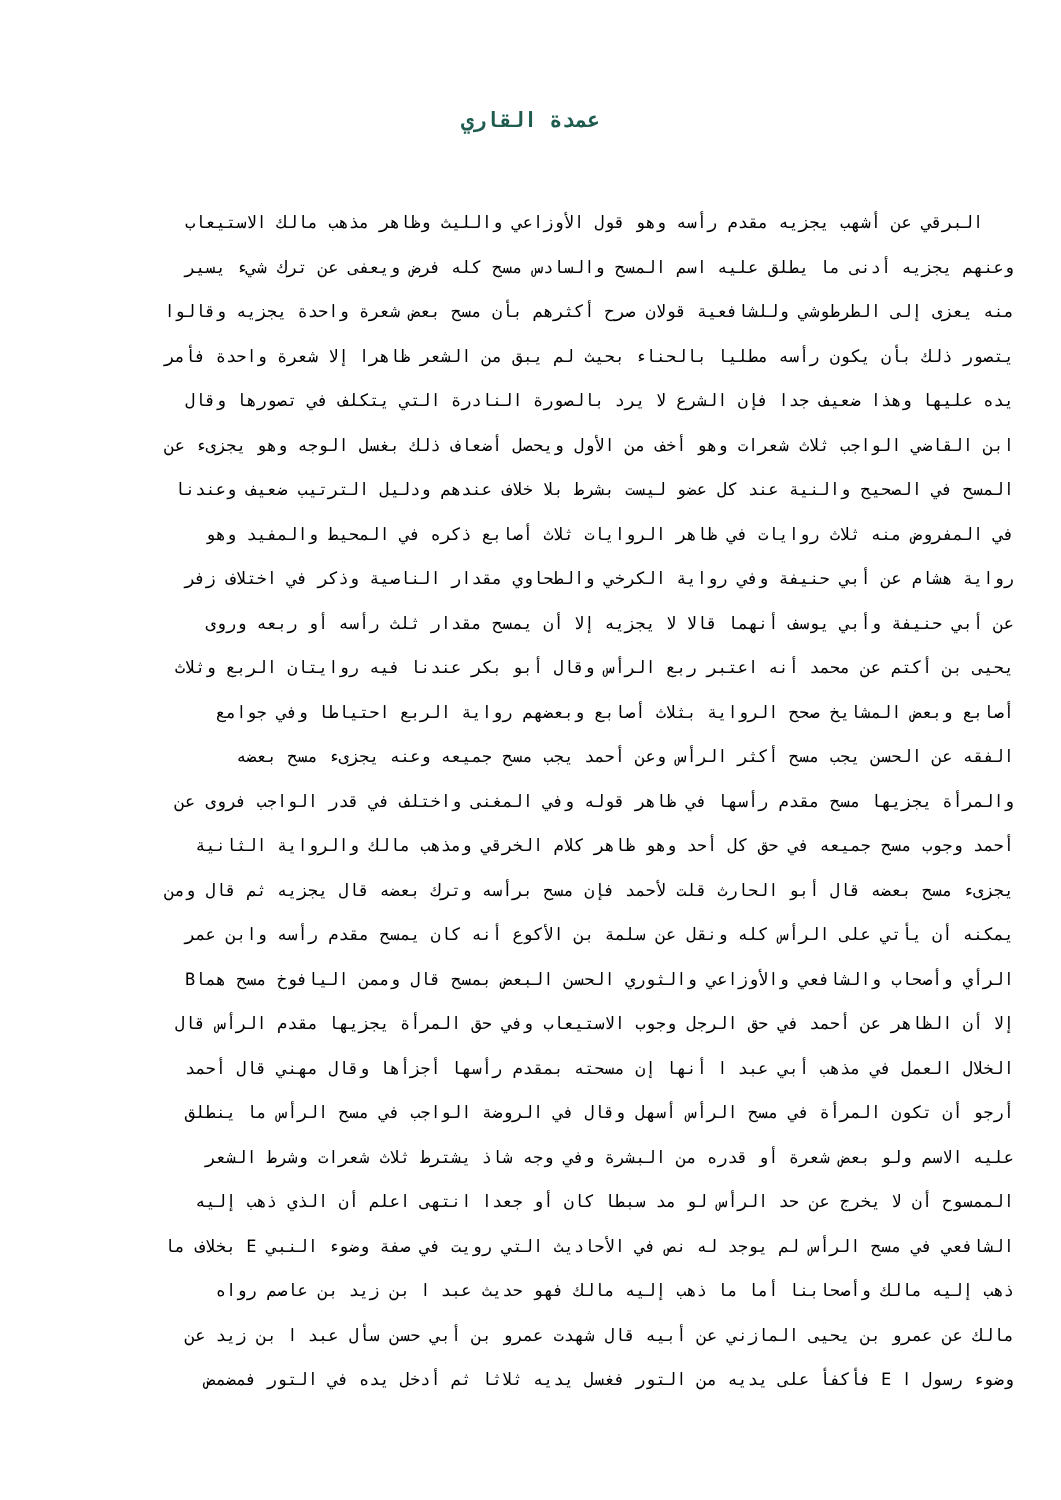عمدة القاري
البرقي عن أشهب يجزيه مقدم رأسه وهو قول الأوزاعي والليث وظاهر مذهب مالك الاستيعاب
وعنهم يجزيه أدنى ما يطلق عليه اسم المسح والسادس مسح كله فرض ويعفى عن ترك شيء يسير
منه يعزى إلى الطرطوشي وللشافعية قولان صرح أكثرهم بأن مسح بعض شعرة واحدة يجزيه وقالوا
يتصور ذلك بأن يكون رأسه مطليا بالحناء بحيث لم يبق من الشعر ظاهرا إلا شعرة واحدة فأمر
يده عليها وهذا ضعيف جدا فإن الشرع لا يرد بالصورة النادرة التي يتكلف في تصورها وقال
ابن القاضي الواجب ثلاث شعرات وهو أخف من الأول ويحصل أضعاف ذلك بغسل الوجه وهو يجزىء عن
المسح في الصحيح والنية عند كل عضو ليست بشرط بلا خلاف عندهم ودليل الترتيب ضعيف وعندنا
في المفروض منه ثلاث روايات في ظاهر الروايات ثلاث أصابع ذكره في المحيط والمفيد وهو
رواية هشام عن أبي حنيفة وفي رواية الكرخي والطحاوي مقدار الناصية وذكر في اختلاف زفر
عن أبي حنيفة وأبي يوسف أنهما قالا لا يجزيه إلا أن يمسح مقدار ثلث رأسه أو ربعه وروى
يحيى بن أكتم عن محمد أنه اعتبر ربع الرأس وقال أبو بكر عندنا فيه روايتان الربع وثلاث
أصابع وبعض المشايخ صحح الرواية بثلاث أصابع وبعضهم رواية الربع احتياطا وفي جوامع
الفقه عن الحسن يجب مسح أكثر الرأس وعن أحمد يجب مسح جميعه وعنه يجزىء مسح بعضه
والمرأة يجزيها مسح مقدم رأسها في ظاهر قوله وفي المغنى واختلف في قدر الواجب فروى عن
أحمد وجوب مسح جميعه في حق كل أحد وهو ظاهر كلام الخرقي ومذهب مالك والرواية الثانية
يجزىء مسح بعضه قال أبو الحارث قلت لأحمد فإن مسح برأسه وترك بعضه قال يجزيه ثم قال ومن
يمكنه أن يأتي على الرأس كله ونقل عن سلمة بن الأكوع أنه كان يمسح مقدم رأسه وابن عمر
الرأي وأصحاب والشافعي والأوزاعي والثوري الحسن البعض بمسح قال وممن اليافوخ مسح هماB
إلا أن الظاهر عن أحمد في حق الرجل وجوب الاستيعاب وفي حق المرأة يجزيها مقدم الرأس قال
الخلال العمل في مذهب أبي عبد ا أنها إن مسحته بمقدم رأسها أجزأها وقال مهني قال أحمد
أرجو أن تكون المرأة في مسح الرأس أسهل وقال في الروضة الواجب في مسح الرأس ما ينطلق
عليه الاسم ولو بعض شعرة أو قدره من البشرة وفي وجه شاذ يشترط ثلاث شعرات وشرط الشعر
الممسوح أن لا يخرج عن حد الرأس لو مد سبطا كان أو جعدا انتهى اعلم أن الذي ذهب إليه
الشافعي في مسح الرأس لم يوجد له نص في الأحاديث التي رويت في صفة وضوء النبي E بخلاف ما
ذهب إليه مالك وأصحابنا أما ما ذهب إليه مالك فهو حديث عبد ا بن زيد بن عاصم رواه
مالك عن عمرو بن يحيى المازني عن أبيه قال شهدت عمرو بن أبي حسن سأل عبد ا بن زيد عن
وضوء رسول ا E فأكفأ على يديه من التور فغسل يديه ثلاثا ثم أدخل يده في التور فمضمض